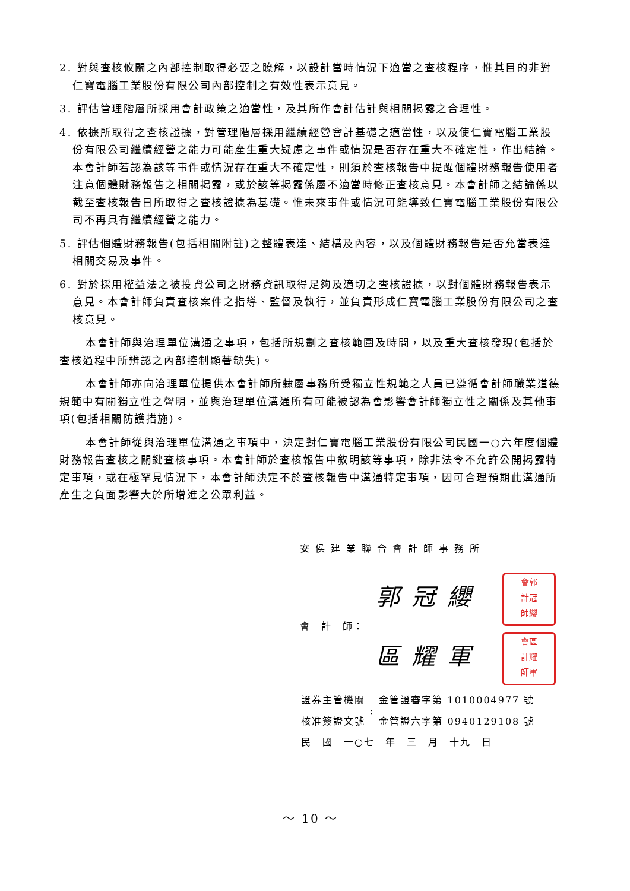2. 對與查核攸關之內部控制取得必要之瞭解，以設計當時情況下適當之查核程序，惟其目的非對仁寶電腦工業股份有限公司內部控制之有效性表示意見。
3. 評估管理階層所採用會計政策之適當性，及其所作會計估計與相關揭露之合理性。
4. 依據所取得之查核證據，對管理階層採用繼續經營會計基礎之適當性，以及使仁寶電腦工業股份有限公司繼續經營之能力可能產生重大疑慮之事件或情況是否存在重大不確定性，作出結論。本會計師若認為該等事件或情況存在重大不確定性，則須於查核報告中提醒個體財務報告使用者注意個體財務報告之相關揭露，或於該等揭露係屬不適當時修正查核意見。本會計師之結論係以截至查核報告日所取得之查核證據為基礎。惟未來事件或情況可能導致仁寶電腦工業股份有限公司不再具有繼續經營之能力。
5. 評估個體財務報告(包括相關附註)之整體表達、結構及內容，以及個體財務報告是否允當表達相關交易及事件。
6. 對於採用權益法之被投資公司之財務資訊取得足夠及適切之查核證據，以對個體財務報告表示意見。本會計師負責查核案件之指導、監督及執行，並負責形成仁寶電腦工業股份有限公司之查核意見。
本會計師與治理單位溝通之事項，包括所規劃之查核範圍及時間，以及重大查核發現(包括於查核過程中所辨認之內部控制顯著缺失)。
本會計師亦向治理單位提供本會計師所隸屬事務所受獨立性規範之人員已遵循會計師職業道德規範中有關獨立性之聲明，並與治理單位溝通所有可能被認為會影響會計師獨立性之關係及其他事項(包括相關防護措施)。
本會計師從與治理單位溝通之事項中，決定對仁寶電腦工業股份有限公司民國一○六年度個體財務報告查核之關鍵查核事項。本會計師於查核報告中敘明該等事項，除非法令不允許公開揭露特定事項，或在極罕見情況下，本會計師決定不於查核報告中溝通特定事項，因可合理預期此溝通所產生之負面影響大於所增進之公眾利益。
安侯建業聯合會計師事務所
會　計　師：
郭冠纓 會郭
計冠
師纓
區耀軍 會區
計耀
師軍
| 證券主管機關 | : | 金管證審字第 1010004977 號 |
| 核准簽證文號 | | 金管證六字第 0940129108 號 |
| 民 國 一○七 年 三 月 十九 日 | | |
～ 10 ～